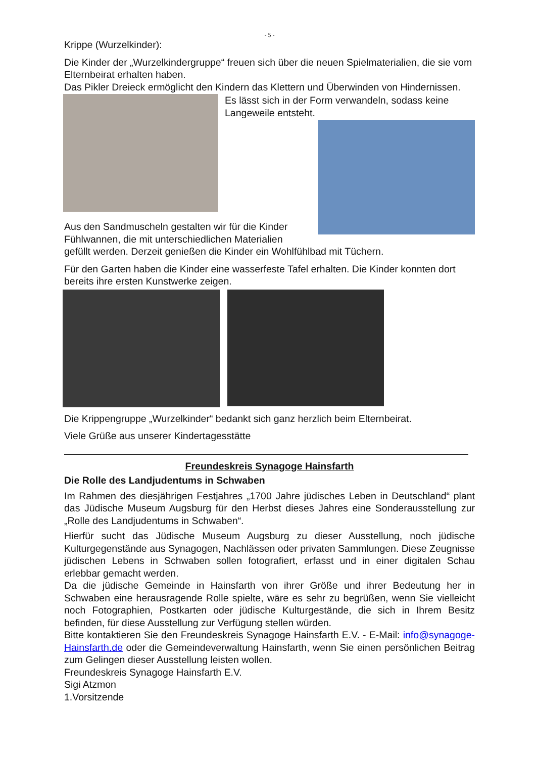- 5 -
Krippe (Wurzelkinder):
Die Kinder der „Wurzelkindergruppe“ freuen sich über die neuen Spielmaterialien, die sie vom Elternbeirat erhalten haben.
Das Pikler Dreieck ermöglicht den Kindern das Klettern und Überwinden von Hindernissen.
Es lässt sich in der Form verwandeln, sodass keine Langeweile entsteht.
Aus den Sandmuscheln gestalten wir für die Kinder
Fühlwannen, die mit unterschiedlichen Materialien
gefüllt werden. Derzeit genießen die Kinder ein Wohlfühlbad mit Tüchern.
Für den Garten haben die Kinder eine wasserfeste Tafel erhalten. Die Kinder konnten dort bereits ihre ersten Kunstwerke zeigen.
Die Krippengruppe „Wurzelkinder“ bedankt sich ganz herzlich beim Elternbeirat.
Viele Grüße aus unserer Kindertagesstätte
Freundeskreis Synagoge Hainsfarth
Die Rolle des Landjudentums in Schwaben
Im Rahmen des diesjährigen Festjahres „1700 Jahre jüdisches Leben in Deutschland“ plant das Jüdische Museum Augsburg für den Herbst dieses Jahres eine Sonderausstellung zur „Rolle des Landjudentums in Schwaben“.
Hierfür sucht das Jüdische Museum Augsburg zu dieser Ausstellung, noch jüdische Kulturgegenstände aus Synagogen, Nachlässen oder privaten Sammlungen. Diese Zeugnisse jüdischen Lebens in Schwaben sollen fotografiert, erfasst und in einer digitalen Schau erlebbar gemacht werden.
Da die jüdische Gemeinde in Hainsfarth von ihrer Größe und ihrer Bedeutung her in Schwaben eine herausragende Rolle spielte, wäre es sehr zu begrüßen, wenn Sie vielleicht noch Fotographien, Postkarten oder jüdische Kulturgestände, die sich in Ihrem Besitz befinden, für diese Ausstellung zur Verfügung stellen würden.
Bitte kontaktieren Sie den Freundeskreis Synagoge Hainsfarth E.V. - E-Mail: info@synagoge-Hainsfarth.de oder die Gemeindeverwaltung Hainsfarth, wenn Sie einen persönlichen Beitrag zum Gelingen dieser Ausstellung leisten wollen.
Freundeskreis Synagoge Hainsfarth E.V.
Sigi Atzmon
1.Vorsitzende